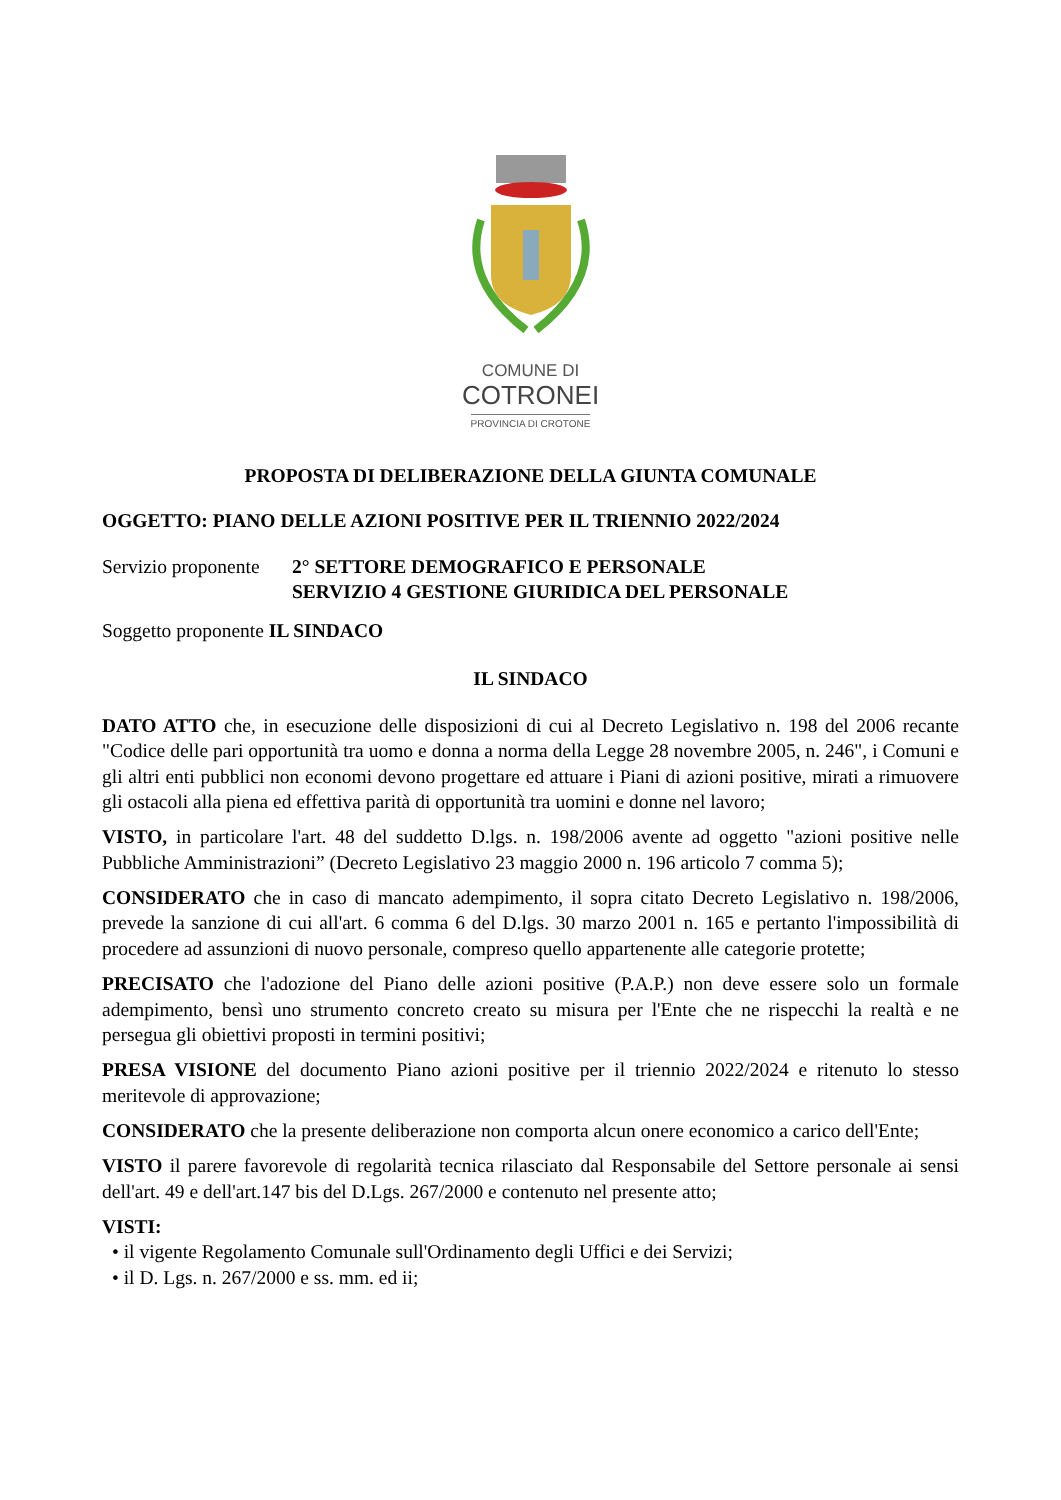COMUNE DI
COTRONEI
PROVINCIA DI CROTONE
PROPOSTA DI DELIBERAZIONE DELLA GIUNTA COMUNALE
OGGETTO: PIANO DELLE AZIONI POSITIVE PER IL TRIENNIO 2022/2024
Servizio proponente
2° SETTORE DEMOGRAFICO E PERSONALE
SERVIZIO 4 GESTIONE GIURIDICA DEL PERSONALE
Soggetto proponente IL SINDACO
IL SINDACO
DATO ATTO che, in esecuzione delle disposizioni di cui al Decreto Legislativo n. 198 del 2006 recante "Codice delle pari opportunità tra uomo e donna a norma della Legge 28 novembre 2005, n. 246", i Comuni e gli altri enti pubblici non economi devono progettare ed attuare i Piani di azioni positive, mirati a rimuovere gli ostacoli alla piena ed effettiva parità di opportunità tra uomini e donne nel lavoro;
VISTO, in particolare l'art. 48 del suddetto D.lgs. n. 198/2006 avente ad oggetto "azioni positive nelle Pubbliche Amministrazioni” (Decreto Legislativo 23 maggio 2000 n. 196 articolo 7 comma 5);
CONSIDERATO che in caso di mancato adempimento, il sopra citato Decreto Legislativo n. 198/2006, prevede la sanzione di cui all'art. 6 comma 6 del D.lgs. 30 marzo 2001 n. 165 e pertanto l'impossibilità di procedere ad assunzioni di nuovo personale, compreso quello appartenente alle categorie protette;
PRECISATO che l'adozione del Piano delle azioni positive (P.A.P.) non deve essere solo un formale adempimento, bensì uno strumento concreto creato su misura per l'Ente che ne rispecchi la realtà e ne persegua gli obiettivi proposti in termini positivi;
PRESA VISIONE del documento Piano azioni positive per il triennio 2022/2024 e ritenuto lo stesso meritevole di approvazione;
CONSIDERATO che la presente deliberazione non comporta alcun onere economico a carico dell'Ente;
VISTO il parere favorevole di regolarità tecnica rilasciato dal Responsabile del Settore personale ai sensi dell'art. 49 e dell'art.147 bis del D.Lgs. 267/2000 e contenuto nel presente atto;
VISTI:
• il vigente Regolamento Comunale sull'Ordinamento degli Uffici e dei Servizi;
• il D. Lgs. n. 267/2000 e ss. mm. ed ii;